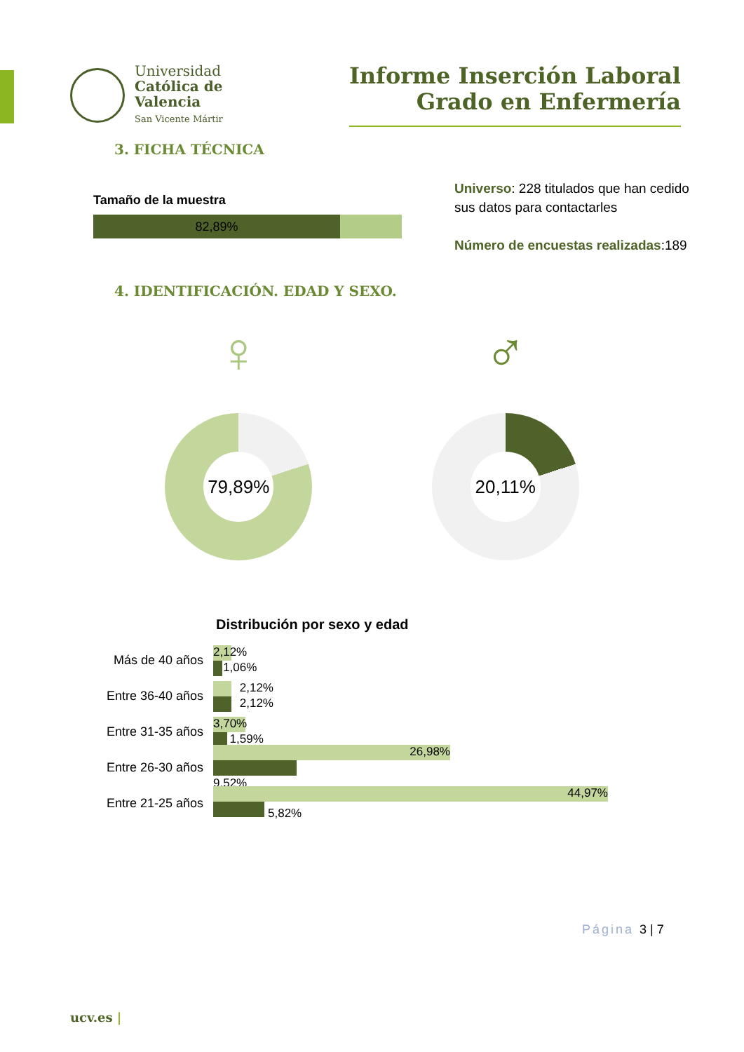Universidad
Católica de
Valencia
San Vicente Mártir
Informe Inserción Laboral
Grado en Enfermería
3. FICHA TÉCNICA
Tamaño de la muestra
82,89%
Universo: 228 titulados que han cedido
sus datos para contactarles
Número de encuestas realizadas:189
4. IDENTIFICACIÓN. EDAD Y SEXO.
♀
79,89%
♂
20,11%
Distribución por sexo y edad
Más de 40 años
2,12%
1,06%
Entre 36-40 años
2,12%
2,12%
Entre 31-35 años
3,70%
1,59%
Entre 26-30 años
26,98%
9,52%
Entre 21-25 años
44,97%
5,82%
Página 3 | 7
ucv.es |